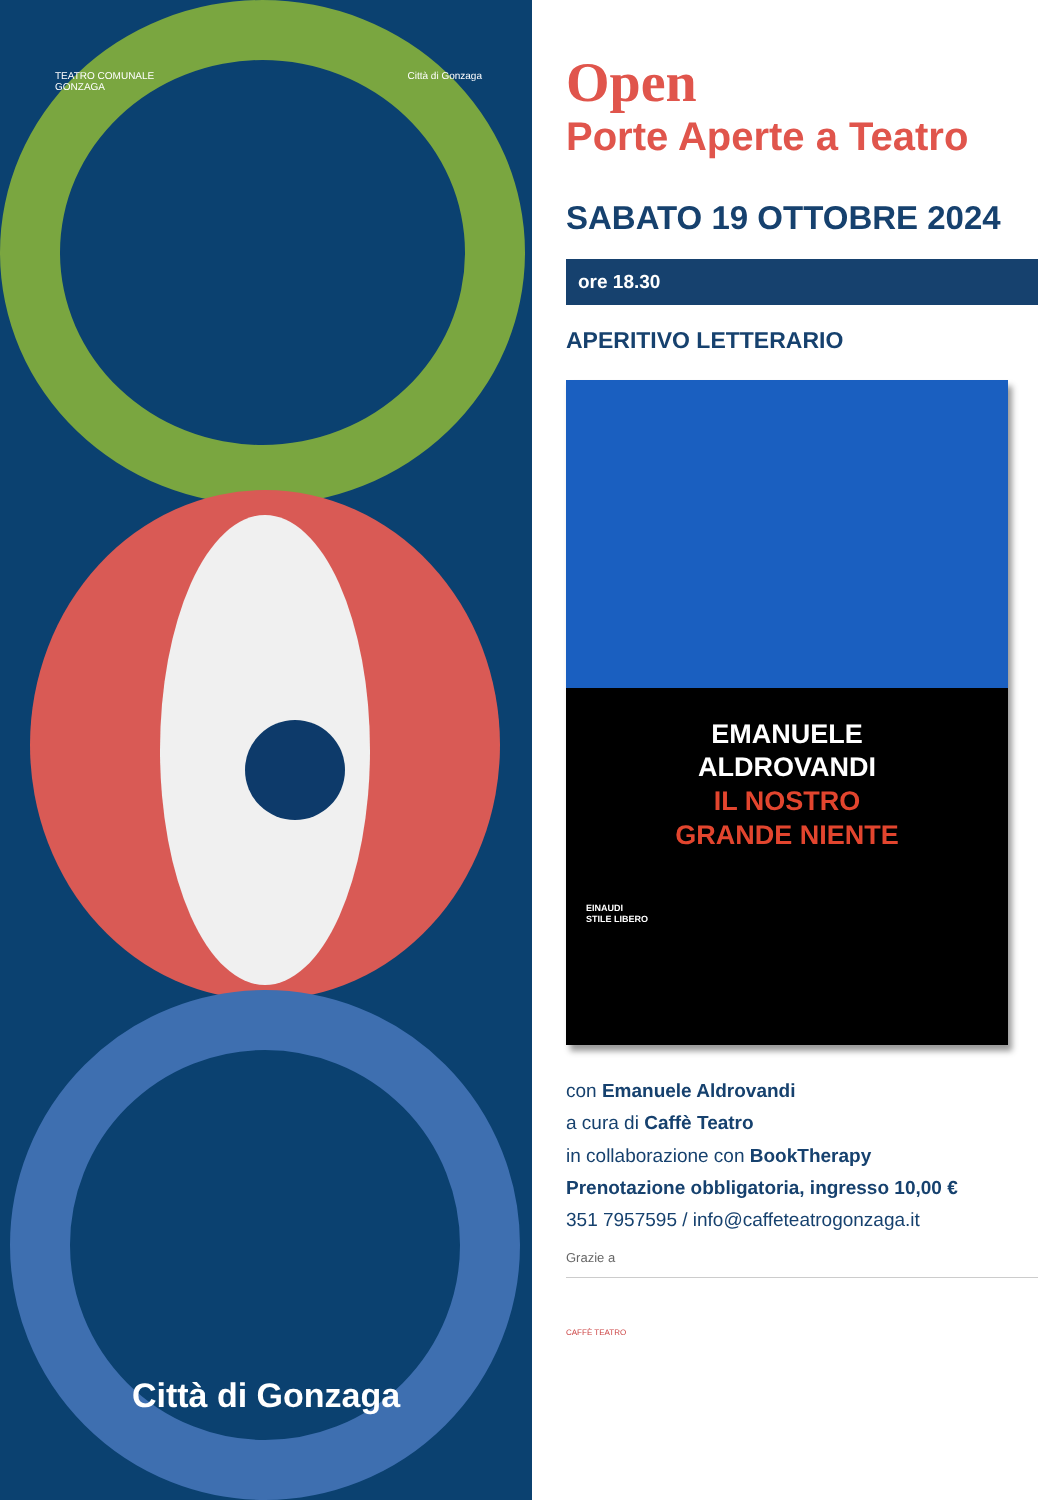TEATRO COMUNALE
GONZAGA
Città di Gonzaga
Città di Gonzaga
Open
Porte Aperte a Teatro
SABATO 19 OTTOBRE 2024
ore 18.30
APERITIVO LETTERARIO
EMANUELE
ALDROVANDI
IL NOSTRO
GRANDE NIENTE
EINAUDI
STILE LIBERO
con Emanuele Aldrovandi
a cura di Caffè Teatro
in collaborazione con BookTherapy
Prenotazione obbligatoria, ingresso 10,00 €
351 7957595 / info@caffeteatrogonzaga.it
Grazie a
CAFFÈ TEATRO